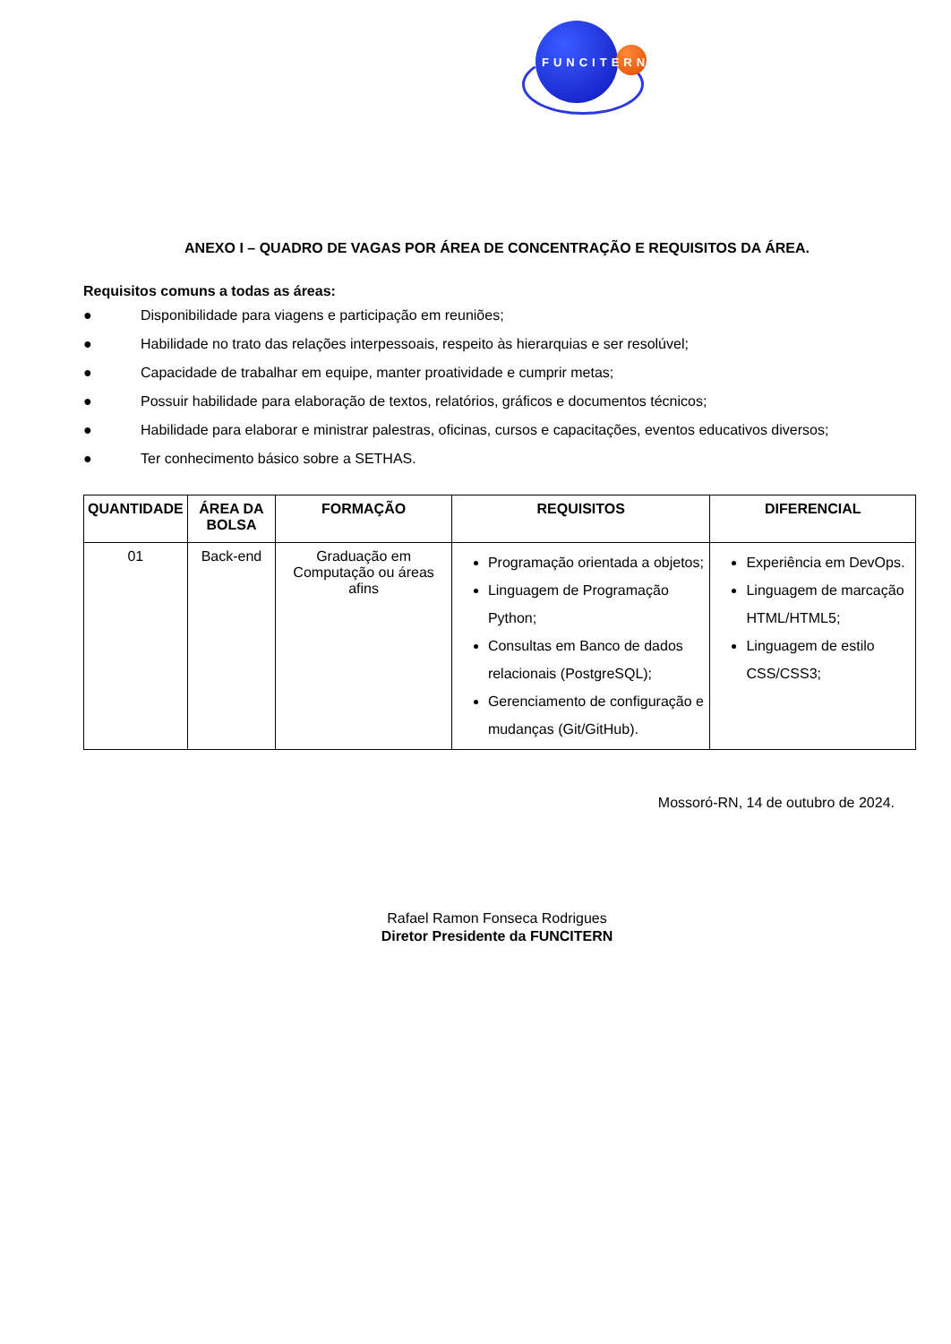FUNCITERN
ANEXO I – QUADRO DE VAGAS POR ÁREA DE CONCENTRAÇÃO E REQUISITOS DA ÁREA.
Requisitos comuns a todas as áreas:
● Disponibilidade para viagens e participação em reuniões;
● Habilidade no trato das relações interpessoais, respeito às hierarquias e ser resolúvel;
● Capacidade de trabalhar em equipe, manter proatividade e cumprir metas;
● Possuir habilidade para elaboração de textos, relatórios, gráficos e documentos técnicos;
● Habilidade para elaborar e ministrar palestras, oficinas, cursos e capacitações, eventos educativos diversos;
● Ter conhecimento básico sobre a SETHAS.
| QUANTIDADE | ÁREA DA BOLSA | FORMAÇÃO | REQUISITOS | DIFERENCIAL |
| --- | --- | --- | --- | --- |
| 01 | Back-end | Graduação em Computação ou áreas afins | Programação orientada a objetos; Linguagem de Programação Python; Consultas em Banco de dados relacionais (PostgreSQL); Gerenciamento de configuração e mudanças (Git/GitHub). | Experiência em DevOps. Linguagem de marcação HTML/HTML5; Linguagem de estilo CSS/CSS3; |
Mossoró-RN, 14 de outubro de 2024.
Rafael Ramon Fonseca Rodrigues
Diretor Presidente da FUNCITERN